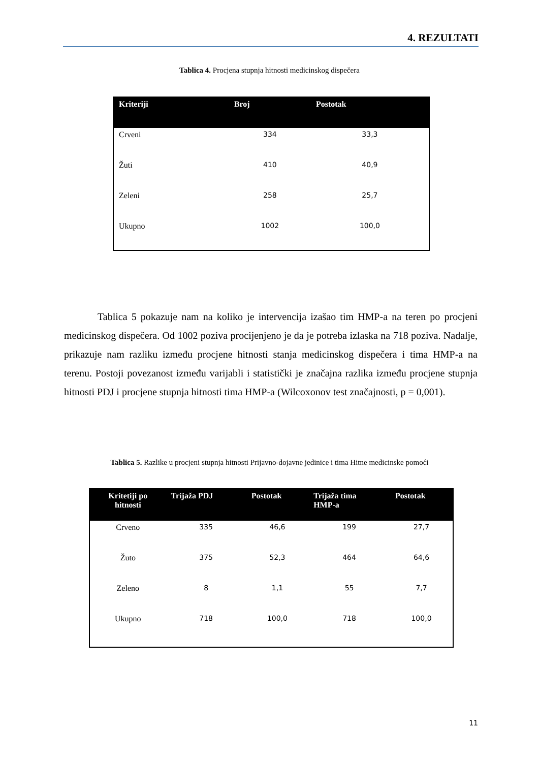4. REZULTATI
Tablica 4. Procjena stupnja hitnosti medicinskog dispečera
| Kriteriji | Broj | Postotak |
| --- | --- | --- |
| Crveni | 334 | 33,3 |
| Žuti | 410 | 40,9 |
| Zeleni | 258 | 25,7 |
| Ukupno | 1002 | 100,0 |
Tablica 5 pokazuje nam na koliko je intervencija izašao tim HMP-a na teren po procjeni medicinskog dispečera. Od 1002 poziva procijenjeno je da je potreba izlaska na 718 poziva. Nadalje, prikazuje nam razliku između procjene hitnosti stanja medicinskog dispečera i tima HMP-a na terenu. Postoji povezanost između varijabli i statistički je značajna razlika između procjene stupnja hitnosti PDJ i procjene stupnja hitnosti tima HMP-a (Wilcoxonov test značajnosti, p = 0,001).
Tablica 5. Razlike u procjeni stupnja hitnosti Prijavno-dojavne jedinice i tima Hitne medicinske pomoći
| Kritetiji po hitnosti | Trijaža PDJ | Postotak | Trijaža tima HMP-a | Postotak |
| --- | --- | --- | --- | --- |
| Crveno | 335 | 46,6 | 199 | 27,7 |
| Žuto | 375 | 52,3 | 464 | 64,6 |
| Zeleno | 8 | 1,1 | 55 | 7,7 |
| Ukupno | 718 | 100,0 | 718 | 100,0 |
11